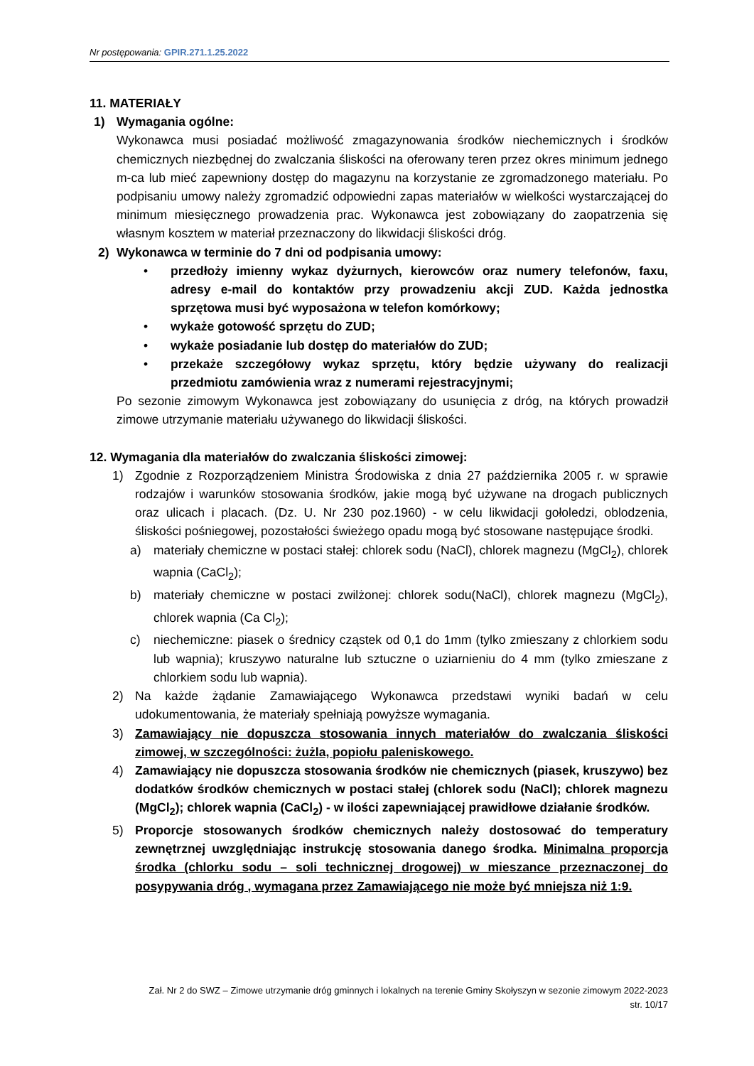Nr postępowania: GPIR.271.1.25.2022
11. MATERIAŁY
1) Wymagania ogólne:
Wykonawca musi posiadać możliwość zmagazynowania środków niechemicznych i środków chemicznych niezbędnej do zwalczania śliskości na oferowany teren przez okres minimum jednego m-ca lub mieć zapewniony dostęp do magazynu na korzystanie ze zgromadzonego materiału. Po podpisaniu umowy należy zgromadzić odpowiedni zapas materiałów w wielkości wystarczającej do minimum miesięcznego prowadzenia prac. Wykonawca jest zobowiązany do zaopatrzenia się własnym kosztem w materiał przeznaczony do likwidacji śliskości dróg.
2) Wykonawca w terminie do 7 dni od podpisania umowy:
• przedłoży imienny wykaz dyżurnych, kierowców oraz numery telefonów, faxu, adresy e-mail do kontaktów przy prowadzeniu akcji ZUD. Każda jednostka sprzętowa musi być wyposażona w telefon komórkowy;
• wykaże gotowość sprzętu do ZUD;
• wykaże posiadanie lub dostęp do materiałów do ZUD;
• przekaże szczegółowy wykaz sprzętu, który będzie używany do realizacji przedmiotu zamówienia wraz z numerami rejestracyjnymi;
Po sezonie zimowym Wykonawca jest zobowiązany do usunięcia z dróg, na których prowadził zimowe utrzymanie materiału używanego do likwidacji śliskości.
12. Wymagania dla materiałów do zwalczania śliskości zimowej:
1) Zgodnie z Rozporządzeniem Ministra Środowiska z dnia 27 października 2005 r. w sprawie rodzajów i warunków stosowania środków, jakie mogą być używane na drogach publicznych oraz ulicach i placach. (Dz. U. Nr 230 poz.1960) - w celu likwidacji gołoledzi, oblodzenia, śliskości pośniegowej, pozostałości świeżego opadu mogą być stosowane następujące środki.
a) materiały chemiczne w postaci stałej: chlorek sodu (NaCl), chlorek magnezu (MgCl<sub>2</sub>), chlorek wapnia (CaCl<sub>2</sub>);
b) materiały chemiczne w postaci zwilżonej: chlorek sodu(NaCl), chlorek magnezu (MgCl<sub>2</sub>), chlorek wapnia (Ca Cl<sub>2</sub>);
c) niechemiczne: piasek o średnicy cząstek od 0,1 do 1mm (tylko zmieszany z chlorkiem sodu lub wapnia); kruszywo naturalne lub sztuczne o uziarnieniu do 4 mm (tylko zmieszane z chlorkiem sodu lub wapnia).
2) Na każde żądanie Zamawiającego Wykonawca przedstawi wyniki badań w celu udokumentowania, że materiały spełniają powyższe wymagania.
3) Zamawiający nie dopuszcza stosowania innych materiałów do zwalczania śliskości zimowej, w szczególności: żużla, popiołu paleniskowego.
4) Zamawiający nie dopuszcza stosowania środków nie chemicznych (piasek, kruszywo) bez dodatków środków chemicznych w postaci stałej (chlorek sodu (NaCl); chlorek magnezu (MgCl<sub>2</sub>); chlorek wapnia (CaCl<sub>2</sub>) - w ilości zapewniającej prawidłowe działanie środków.
5) Proporcje stosowanych środków chemicznych należy dostosować do temperatury zewnętrznej uwzględniając instrukcję stosowania danego środka. Minimalna proporcja środka (chlorku sodu – soli technicznej drogowej) w mieszance przeznaczonej do posypywania dróg , wymagana przez Zamawiającego nie może być mniejsza niż 1:9.
Zał. Nr 2 do SWZ – Zimowe utrzymanie dróg gminnych i lokalnych na terenie Gminy Skołyszyn w sezonie zimowym 2022-2023
str. 10/17